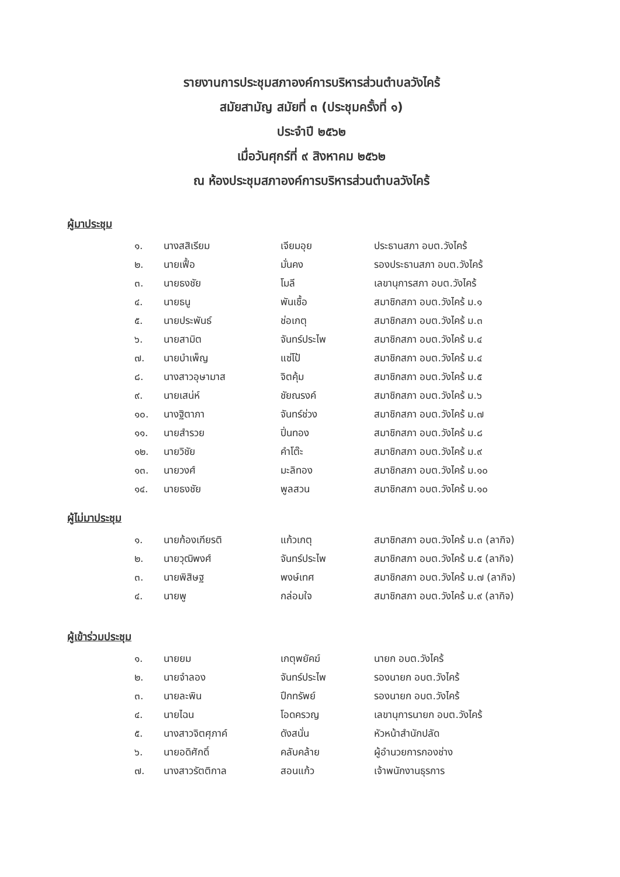รายงานการประชุมสภาองค์การบริหารส่วนตำบลวังไคร้
สมัยสามัญ สมัยที่ ๓ (ประชุมครั้งที่ ๑)
ประจำปี ๒๕๖๒
เมื่อวันศุกร์ที่ ๙ สิงหาคม ๒๕๖๒
ณ ห้องประชุมสภาองค์การบริหารส่วนตำบลวังไคร้
ผู้มาประชุม
| ๑. | นางสสิเรียม | เจียมอุย | ประธานสภา อบต.วังไคร้ |
| ๒. | นายเฟื้อ | มั่นคง | รองประธานสภา อบต.วังไคร้ |
| ๓. | นายธงชัย | โมลี | เลขานุการสภา อบต.วังไคร้ |
| ๔. | นายธนู | พันเชื้อ | สมาชิกสภา อบต.วังไคร้ ม.๑ |
| ๕. | นายประพันธ์ | ช่อเกตุ | สมาชิกสภา อบต.วังไคร้ ม.๓ |
| ๖. | นายสามิต | จันทร์ประไพ | สมาชิกสภา อบต.วังไคร้ ม.๔ |
| ๗. | นายบำเพ็ญ | แซ่โป้ | สมาชิกสภา อบต.วังไคร้ ม.๔ |
| ๘. | นางสาวอุษามาส | จิตคุ้ม | สมาชิกสภา อบต.วังไคร้ ม.๕ |
| ๙. | นายเสน่ห์ | ชัยณรงค์ | สมาชิกสภา อบต.วังไคร้ ม.๖ |
| ๑๐. | นางฐิตาภา | จันทร์ช่วง | สมาชิกสภา อบต.วังไคร้ ม.๗ |
| ๑๑. | นายสำรวย | ปิ่นทอง | สมาชิกสภา อบต.วังไคร้ ม.๘ |
| ๑๒. | นายวิชัย | คำโต๊ะ | สมาชิกสภา อบต.วังไคร้ ม.๙ |
| ๑๓. | นายวงศ์ | มะลิทอง | สมาชิกสภา อบต.วังไคร้ ม.๑๐ |
| ๑๔. | นายธงชัย | พูลสวน | สมาชิกสภา อบต.วังไคร้ ม.๑๐ |
ผู้ไม่มาประชุม
| ๑. | นายก้องเกียรติ | แก้วเกตุ | สมาชิกสภา อบต.วังไคร้ ม.๓ (ลากิจ) |
| ๒. | นายวุฒิพงศ์ | จันทร์ประไพ | สมาชิกสภา อบต.วังไคร้ ม.๕ (ลากิจ) |
| ๓. | นายพิสิษฐ | พงษ์เทศ | สมาชิกสภา อบต.วังไคร้ ม.๗ (ลากิจ) |
| ๔. | นายพู | กล่อมใจ | สมาชิกสภา อบต.วังไคร้ ม.๙ (ลากิจ) |
ผู้เข้าร่วมประชุม
| ๑. | นายยม | เกตุพยัคฆ์ | นายก อบต.วังไคร้ |
| ๒. | นายจำลอง | จันทร์ประไพ | รองนายก อบต.วังไคร้ |
| ๓. | นายละพิน | ปึกทรัพย์ | รองนายก อบต.วังไคร้ |
| ๔. | นายไฉน | โอดครวญ | เลขานุการนายก อบต.วังไคร้ |
| ๕. | นางสาวจิตศุภาค์ | ดังสนั่น | หัวหน้าสำนักปลัด |
| ๖. | นายอดิศักดิ์ | คลับคล้าย | ผู้อำนวยการกองช่าง |
| ๗. | นางสาวรัตติกาล | สอนแก้ว | เจ้าพนักงานธุรการ |